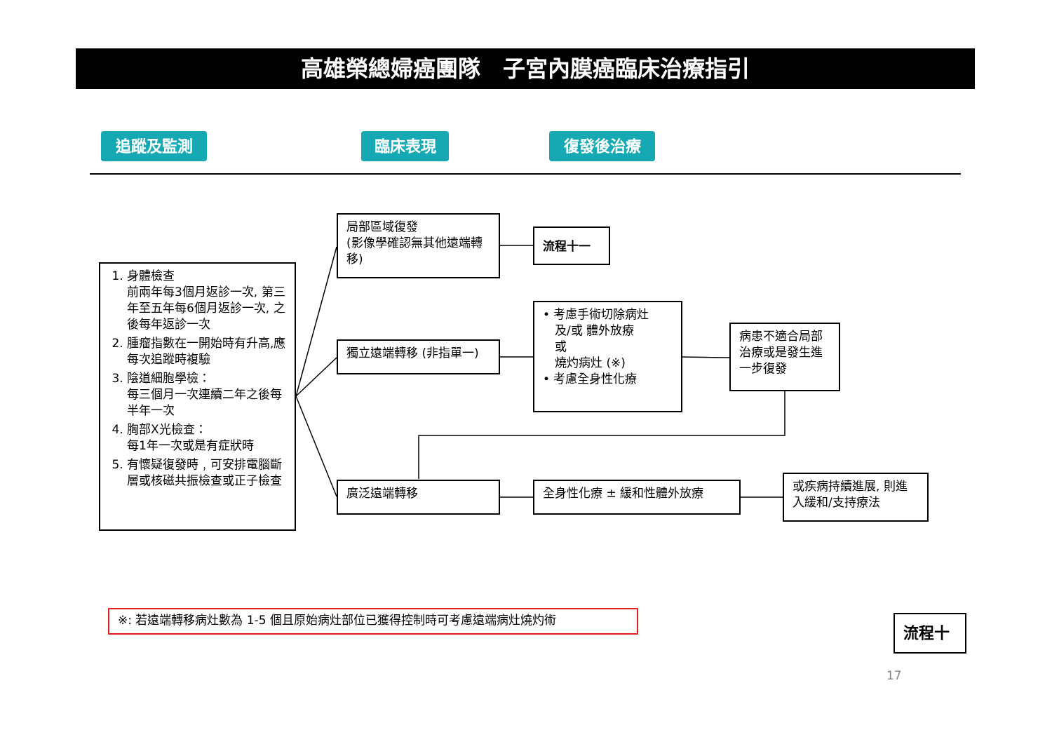高雄榮總婦癌團隊　子宮內膜癌臨床治療指引
追蹤及監測 臨床表現 復發後治療
1. 身體檢查
前兩年每3個月返診一次, 第三年至五年每6個月返診一次, 之後每年返診一次
2. 腫瘤指數在一開始時有升高,應每次追蹤時複驗
3. 陰道細胞學檢：
每三個月一次連續二年之後每半年一次
4. 胸部X光檢查：
每1年一次或是有症狀時
5. 有懷疑復發時﹐可安排電腦斷層或核磁共振檢查或正子檢查
局部區域復發
(影像學確認無其他遠端轉移)
流程十一
獨立遠端轉移 (非指單一)
• 考慮手術切除病灶
　及/或 體外放療
　或
　燒灼病灶 (※)
• 考慮全身性化療
病患不適合局部治療或是發生進一步復發
廣泛遠端轉移 全身性化療 ± 緩和性體外放療
或疾病持續進展, 則進入緩和/支持療法
※: 若遠端轉移病灶數為 1-5 個且原始病灶部位已獲得控制時可考慮遠端病灶燒灼術 流程十
17